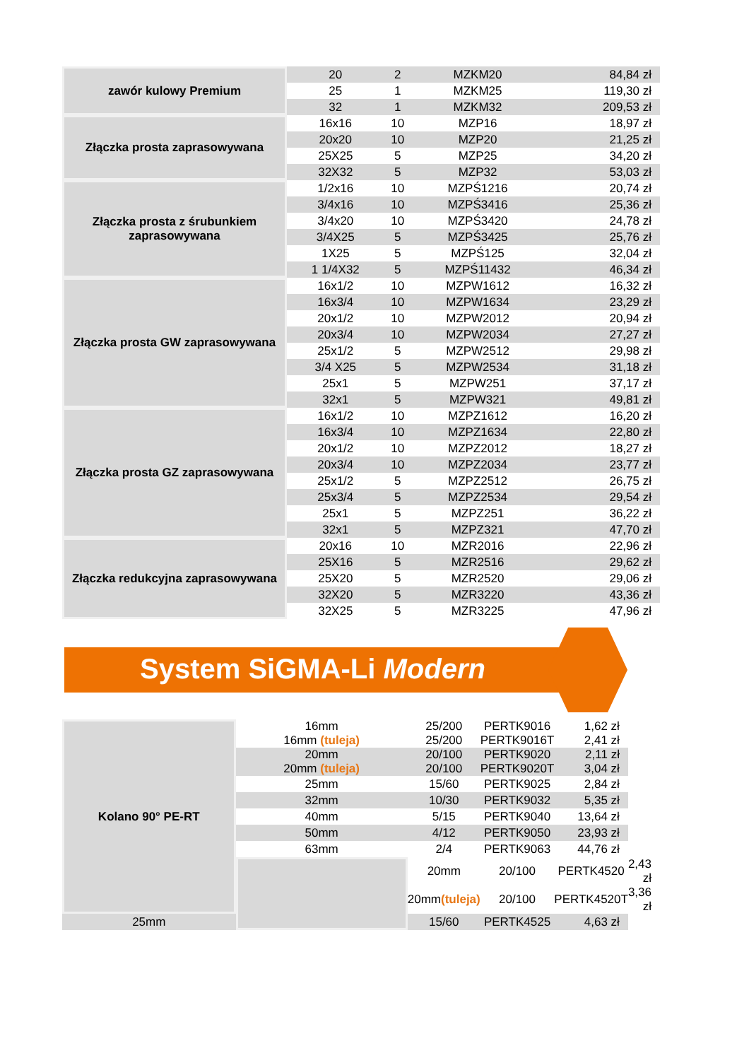| zawór kulowy Premium | 20 | 2 | MZKM20 | 84,84 zł |
| | 25 | 1 | MZKM25 | 119,30 zł |
| | 32 | 1 | MZKM32 | 209,53 zł |
| Złączka prosta zaprasowywana | 16x16 | 10 | MZP16 | 18,97 zł |
| | 20x20 | 10 | MZP20 | 21,25 zł |
| | 25X25 | 5 | MZP25 | 34,20 zł |
| | 32X32 | 5 | MZP32 | 53,03 zł |
| Złączka prosta z śrubunkiem zaprasowywana | 1/2x16 | 10 | MZPŚ1216 | 20,74 zł |
| | 3/4x16 | 10 | MZPŚ3416 | 25,36 zł |
| | 3/4x20 | 10 | MZPŚ3420 | 24,78 zł |
| | 3/4X25 | 5 | MZPŚ3425 | 25,76 zł |
| | 1X25 | 5 | MZPŚ125 | 32,04 zł |
| | 1 1/4X32 | 5 | MZPŚ11432 | 46,34 zł |
| Złączka prosta GW zaprasowywana | 16x1/2 | 10 | MZPW1612 | 16,32 zł |
| | 16x3/4 | 10 | MZPW1634 | 23,29 zł |
| | 20x1/2 | 10 | MZPW2012 | 20,94 zł |
| | 20x3/4 | 10 | MZPW2034 | 27,27 zł |
| | 25x1/2 | 5 | MZPW2512 | 29,98 zł |
| | 3/4 X25 | 5 | MZPW2534 | 31,18 zł |
| | 25x1 | 5 | MZPW251 | 37,17 zł |
| | 32x1 | 5 | MZPW321 | 49,81 zł |
| Złączka prosta GZ zaprasowywana | 16x1/2 | 10 | MZPZ1612 | 16,20 zł |
| | 16x3/4 | 10 | MZPZ1634 | 22,80 zł |
| | 20x1/2 | 10 | MZPZ2012 | 18,27 zł |
| | 20x3/4 | 10 | MZPZ2034 | 23,77 zł |
| | 25x1/2 | 5 | MZPZ2512 | 26,75 zł |
| | 25x3/4 | 5 | MZPZ2534 | 29,54 zł |
| | 25x1 | 5 | MZPZ251 | 36,22 zł |
| | 32x1 | 5 | MZPZ321 | 47,70 zł |
| Złączka redukcyjna zaprasowywana | 20x16 | 10 | MZR2016 | 22,96 zł |
| | 25X16 | 5 | MZR2516 | 29,62 zł |
| | 25X20 | 5 | MZR2520 | 29,06 zł |
| | 32X20 | 5 | MZR3220 | 43,36 zł |
| | 32X25 | 5 | MZR3225 | 47,96 zł |
System SiGMA-Li Modern
| Kolano 90° PE-RT | 16mm 16mm (tuleja) | 25/200 25/200 | PERTK9016 PERTK9016T | 1,62 zł 2,41 zł | |
| | 20mm 20mm (tuleja) | 20/100 20/100 | PERTK9020 PERTK9020T | 2,11 zł 3,04 zł | |
| | 25mm | 15/60 | PERTK9025 | 2,84 zł | |
| | 32mm | 10/30 | PERTK9032 | 5,35 zł | |
| | 40mm | 5/15 | PERTK9040 | 13,64 zł | |
| | 50mm | 4/12 | PERTK9050 | 23,93 zł | |
| | 63mm | 2/4 | PERTK9063 | 44,76 zł | |
| | | 20mm | 20/100 | PERTK4520 | 2,43 zł |
| | | 20mm (tuleja) | 20/100 | PERTK4520T | 3,36 zł |
| 25mm | | 15/60 | PERTK4525 | 4,63 zł | |